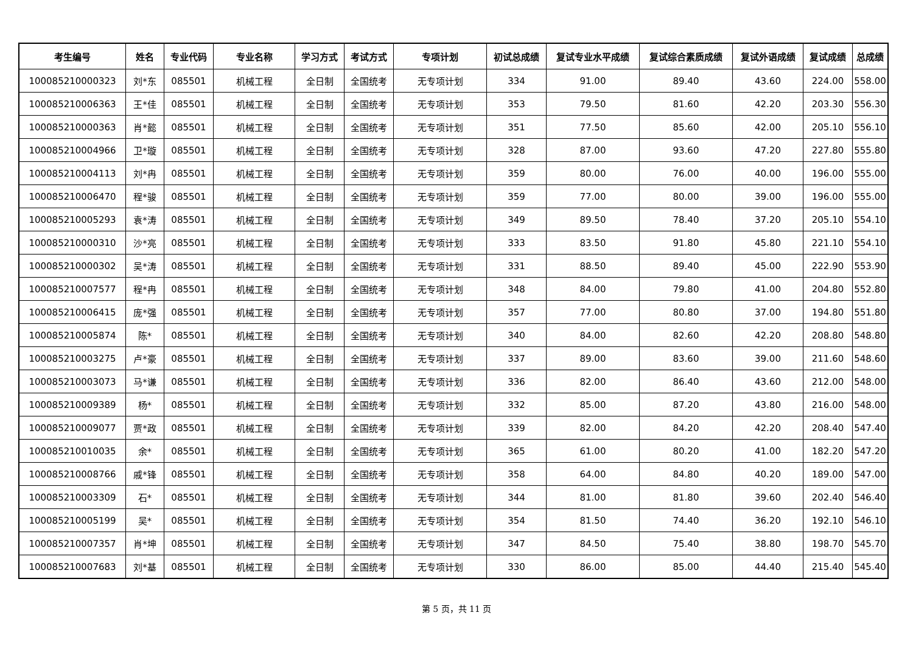| 考生编号 | 姓名 | 专业代码 | 专业名称 | 学习方式 | 考试方式 | 专项计划 | 初试总成绩 | 复试专业水平成绩 | 复试综合素质成绩 | 复试外语成绩 | 复试成绩 | 总成绩 |
| --- | --- | --- | --- | --- | --- | --- | --- | --- | --- | --- | --- | --- |
| 100085210000323 | 刘*东 | 085501 | 机械工程 | 全日制 | 全国统考 | 无专项计划 | 334 | 91.00 | 89.40 | 43.60 | 224.00 | 558.00 |
| 100085210006363 | 王*佳 | 085501 | 机械工程 | 全日制 | 全国统考 | 无专项计划 | 353 | 79.50 | 81.60 | 42.20 | 203.30 | 556.30 |
| 100085210000363 | 肖*懿 | 085501 | 机械工程 | 全日制 | 全国统考 | 无专项计划 | 351 | 77.50 | 85.60 | 42.00 | 205.10 | 556.10 |
| 100085210004966 | 卫*璇 | 085501 | 机械工程 | 全日制 | 全国统考 | 无专项计划 | 328 | 87.00 | 93.60 | 47.20 | 227.80 | 555.80 |
| 100085210004113 | 刘*冉 | 085501 | 机械工程 | 全日制 | 全国统考 | 无专项计划 | 359 | 80.00 | 76.00 | 40.00 | 196.00 | 555.00 |
| 100085210006470 | 程*骏 | 085501 | 机械工程 | 全日制 | 全国统考 | 无专项计划 | 359 | 77.00 | 80.00 | 39.00 | 196.00 | 555.00 |
| 100085210005293 | 袁*涛 | 085501 | 机械工程 | 全日制 | 全国统考 | 无专项计划 | 349 | 89.50 | 78.40 | 37.20 | 205.10 | 554.10 |
| 100085210000310 | 沙*亮 | 085501 | 机械工程 | 全日制 | 全国统考 | 无专项计划 | 333 | 83.50 | 91.80 | 45.80 | 221.10 | 554.10 |
| 100085210000302 | 吴*涛 | 085501 | 机械工程 | 全日制 | 全国统考 | 无专项计划 | 331 | 88.50 | 89.40 | 45.00 | 222.90 | 553.90 |
| 100085210007577 | 程*冉 | 085501 | 机械工程 | 全日制 | 全国统考 | 无专项计划 | 348 | 84.00 | 79.80 | 41.00 | 204.80 | 552.80 |
| 100085210006415 | 庞*强 | 085501 | 机械工程 | 全日制 | 全国统考 | 无专项计划 | 357 | 77.00 | 80.80 | 37.00 | 194.80 | 551.80 |
| 100085210005874 | 陈* | 085501 | 机械工程 | 全日制 | 全国统考 | 无专项计划 | 340 | 84.00 | 82.60 | 42.20 | 208.80 | 548.80 |
| 100085210003275 | 卢*豪 | 085501 | 机械工程 | 全日制 | 全国统考 | 无专项计划 | 337 | 89.00 | 83.60 | 39.00 | 211.60 | 548.60 |
| 100085210003073 | 马*谦 | 085501 | 机械工程 | 全日制 | 全国统考 | 无专项计划 | 336 | 82.00 | 86.40 | 43.60 | 212.00 | 548.00 |
| 100085210009389 | 杨* | 085501 | 机械工程 | 全日制 | 全国统考 | 无专项计划 | 332 | 85.00 | 87.20 | 43.80 | 216.00 | 548.00 |
| 100085210009077 | 贾*政 | 085501 | 机械工程 | 全日制 | 全国统考 | 无专项计划 | 339 | 82.00 | 84.20 | 42.20 | 208.40 | 547.40 |
| 100085210010035 | 余* | 085501 | 机械工程 | 全日制 | 全国统考 | 无专项计划 | 365 | 61.00 | 80.20 | 41.00 | 182.20 | 547.20 |
| 100085210008766 | 戚*锋 | 085501 | 机械工程 | 全日制 | 全国统考 | 无专项计划 | 358 | 64.00 | 84.80 | 40.20 | 189.00 | 547.00 |
| 100085210003309 | 石* | 085501 | 机械工程 | 全日制 | 全国统考 | 无专项计划 | 344 | 81.00 | 81.80 | 39.60 | 202.40 | 546.40 |
| 100085210005199 | 吴* | 085501 | 机械工程 | 全日制 | 全国统考 | 无专项计划 | 354 | 81.50 | 74.40 | 36.20 | 192.10 | 546.10 |
| 100085210007357 | 肖*坤 | 085501 | 机械工程 | 全日制 | 全国统考 | 无专项计划 | 347 | 84.50 | 75.40 | 38.80 | 198.70 | 545.70 |
| 100085210007683 | 刘*基 | 085501 | 机械工程 | 全日制 | 全国统考 | 无专项计划 | 330 | 86.00 | 85.00 | 44.40 | 215.40 | 545.40 |
第 5 页，共 11 页